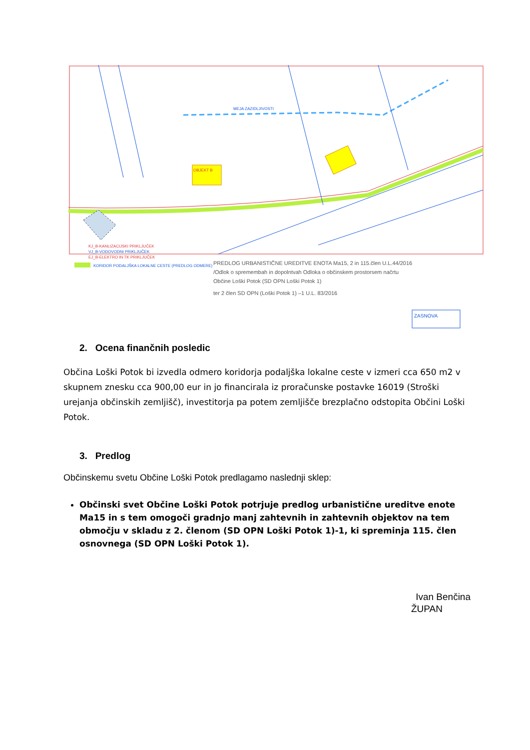OBJEKT B
MEJA ZAZIDLJIVOSTI
KJ_B-KANLIZACIJSKI PRIKLJUČEK
VJ_B-VODOVODNI PRIKLJUČEK
EJ_B-ELEKTRO IN TK PRIKLJUČEK
KORIDOR PODALJŠKA LOKALNE CESTE (PREDLOG ODMERE)
PREDLOG URBANISTIČNE UREDITVE ENOTA Ma15, 2 in 115.člen U.L.44/2016
/Odlok o spremembah in dopolntvah Odloka o občinskem prostorsem načrtu
Občine Loški Potok (SD OPN Loški Potok 1)
ter 2 člen SD OPN (Loški Potok 1) –1 U.L. 83/2016
ZASNOVA
2. Ocena finančnih posledic
Občina Loški Potok bi izvedla odmero koridorja podaljška lokalne ceste v izmeri cca 650 m2 v skupnem znesku cca 900,00 eur in jo financirala iz proračunske postavke 16019 (Stroški urejanja občinskih zemljišč), investitorja pa potem zemljišče brezplačno odstopita Občini Loški Potok.
3. Predlog
Občinskemu svetu Občine Loški Potok predlagamo naslednji sklep:
Občinski svet Občine Loški Potok potrjuje predlog urbanistične ureditve enote Ma15 in s tem omogoči gradnjo manj zahtevnih in zahtevnih objektov na tem območju v skladu z 2. členom (SD OPN Loški Potok 1)-1, ki spreminja 115. člen osnovnega (SD OPN Loški Potok 1).
Ivan Benčina
ŽUPAN